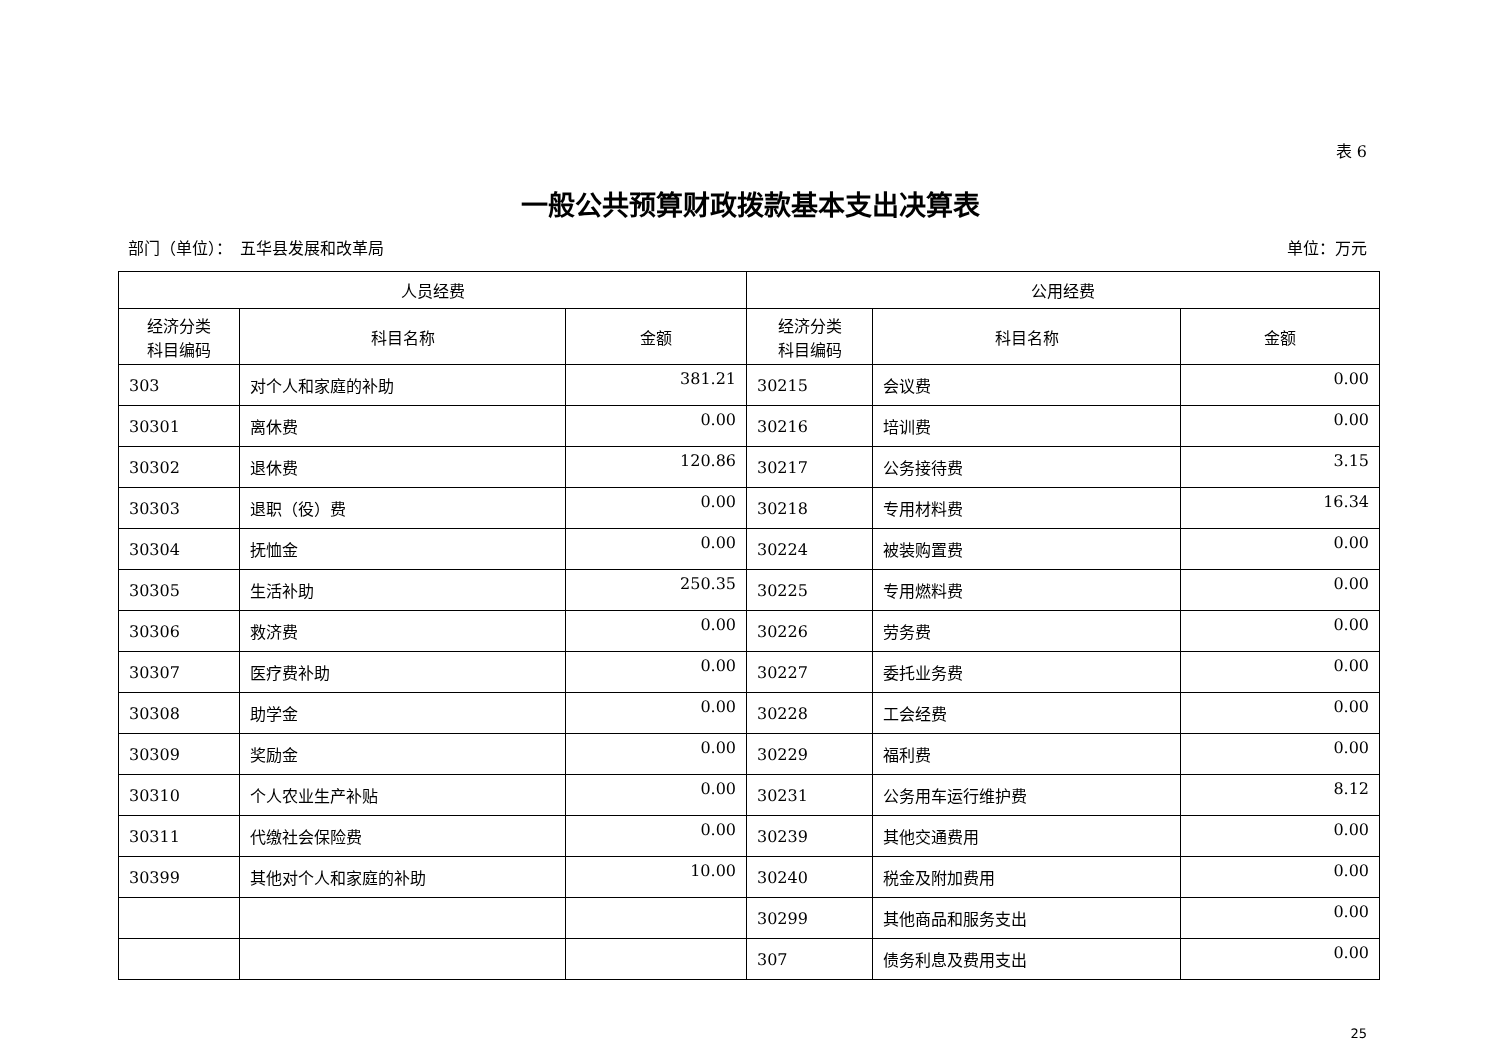表 6
一般公共预算财政拨款基本支出决算表
部门（单位）：　五华县发展和改革局 单位：万元
| 人员经费 | | | 公用经费 | | |
| --- | --- | --- | --- | --- | --- |
| 经济分类 科目编码 | 科目名称 | 金额 | 经济分类 科目编码 | 科目名称 | 金额 |
| 303 | 对个人和家庭的补助 | 381.21 | 30215 | 会议费 | 0.00 |
| 30301 | 离休费 | 0.00 | 30216 | 培训费 | 0.00 |
| 30302 | 退休费 | 120.86 | 30217 | 公务接待费 | 3.15 |
| 30303 | 退职（役）费 | 0.00 | 30218 | 专用材料费 | 16.34 |
| 30304 | 抚恤金 | 0.00 | 30224 | 被装购置费 | 0.00 |
| 30305 | 生活补助 | 250.35 | 30225 | 专用燃料费 | 0.00 |
| 30306 | 救济费 | 0.00 | 30226 | 劳务费 | 0.00 |
| 30307 | 医疗费补助 | 0.00 | 30227 | 委托业务费 | 0.00 |
| 30308 | 助学金 | 0.00 | 30228 | 工会经费 | 0.00 |
| 30309 | 奖励金 | 0.00 | 30229 | 福利费 | 0.00 |
| 30310 | 个人农业生产补贴 | 0.00 | 30231 | 公务用车运行维护费 | 8.12 |
| 30311 | 代缴社会保险费 | 0.00 | 30239 | 其他交通费用 | 0.00 |
| 30399 | 其他对个人和家庭的补助 | 10.00 | 30240 | 税金及附加费用 | 0.00 |
| | | | 30299 | 其他商品和服务支出 | 0.00 |
| | | | 307 | 债务利息及费用支出 | 0.00 |
25